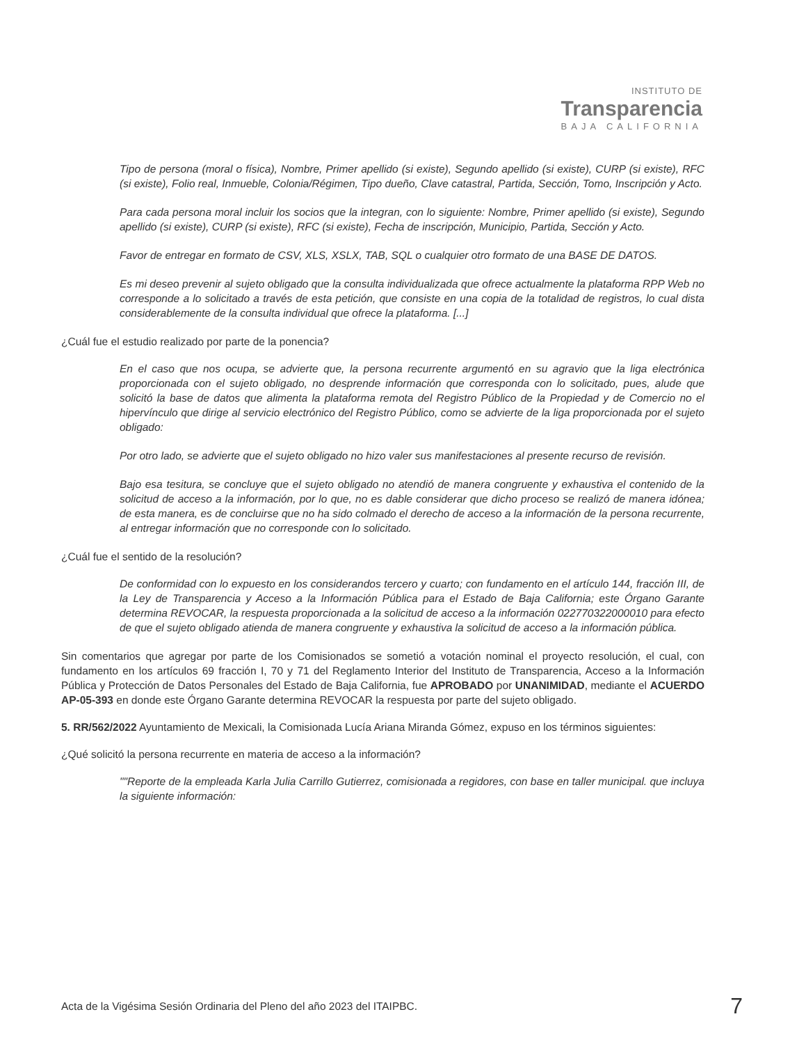INSTITUTO DE
Transparencia
BAJA CALIFORNIA
Tipo de persona (moral o física), Nombre, Primer apellido (si existe), Segundo apellido (si existe), CURP (si existe), RFC (si existe), Folio real, Inmueble, Colonia/Régimen, Tipo dueño, Clave catastral, Partida, Sección, Tomo, Inscripción y Acto.
Para cada persona moral incluir los socios que la integran, con lo siguiente: Nombre, Primer apellido (si existe), Segundo apellido (si existe), CURP (si existe), RFC (si existe), Fecha de inscripción, Municipio, Partida, Sección y Acto.
Favor de entregar en formato de CSV, XLS, XSLX, TAB, SQL o cualquier otro formato de una BASE DE DATOS.
Es mi deseo prevenir al sujeto obligado que la consulta individualizada que ofrece actualmente la plataforma RPP Web no corresponde a lo solicitado a través de esta petición, que consiste en una copia de la totalidad de registros, lo cual dista considerablemente de la consulta individual que ofrece la plataforma. [...]
¿Cuál fue el estudio realizado por parte de la ponencia?
En el caso que nos ocupa, se advierte que, la persona recurrente argumentó en su agravio que la liga electrónica proporcionada con el sujeto obligado, no desprende información que corresponda con lo solicitado, pues, alude que solicitó la base de datos que alimenta la plataforma remota del Registro Público de la Propiedad y de Comercio no el hipervínculo que dirige al servicio electrónico del Registro Público, como se advierte de la liga proporcionada por el sujeto obligado:
Por otro lado, se advierte que el sujeto obligado no hizo valer sus manifestaciones al presente recurso de revisión.
Bajo esa tesitura, se concluye que el sujeto obligado no atendió de manera congruente y exhaustiva el contenido de la solicitud de acceso a la información, por lo que, no es dable considerar que dicho proceso se realizó de manera idónea; de esta manera, es de concluirse que no ha sido colmado el derecho de acceso a la información de la persona recurrente, al entregar información que no corresponde con lo solicitado.
¿Cuál fue el sentido de la resolución?
De conformidad con lo expuesto en los considerandos tercero y cuarto; con fundamento en el artículo 144, fracción III, de la Ley de Transparencia y Acceso a la Información Pública para el Estado de Baja California; este Órgano Garante determina REVOCAR, la respuesta proporcionada a la solicitud de acceso a la información 022770322000010 para efecto de que el sujeto obligado atienda de manera congruente y exhaustiva la solicitud de acceso a la información pública.
Sin comentarios que agregar por parte de los Comisionados se sometió a votación nominal el proyecto resolución, el cual, con fundamento en los artículos 69 fracción I, 70 y 71 del Reglamento Interior del Instituto de Transparencia, Acceso a la Información Pública y Protección de Datos Personales del Estado de Baja California, fue APROBADO por UNANIMIDAD, mediante el ACUERDO AP-05-393 en donde este Órgano Garante determina REVOCAR la respuesta por parte del sujeto obligado.
5. RR/562/2022 Ayuntamiento de Mexicali, la Comisionada Lucía Ariana Miranda Gómez, expuso en los términos siguientes:
¿Qué solicitó la persona recurrente en materia de acceso a la información?
""Reporte de la empleada Karla Julia Carrillo Gutierrez, comisionada a regidores, con base en taller municipal. que incluya la siguiente información:
Acta de la Vigésima Sesión Ordinaria del Pleno del año 2023 del ITAIPBC. 7